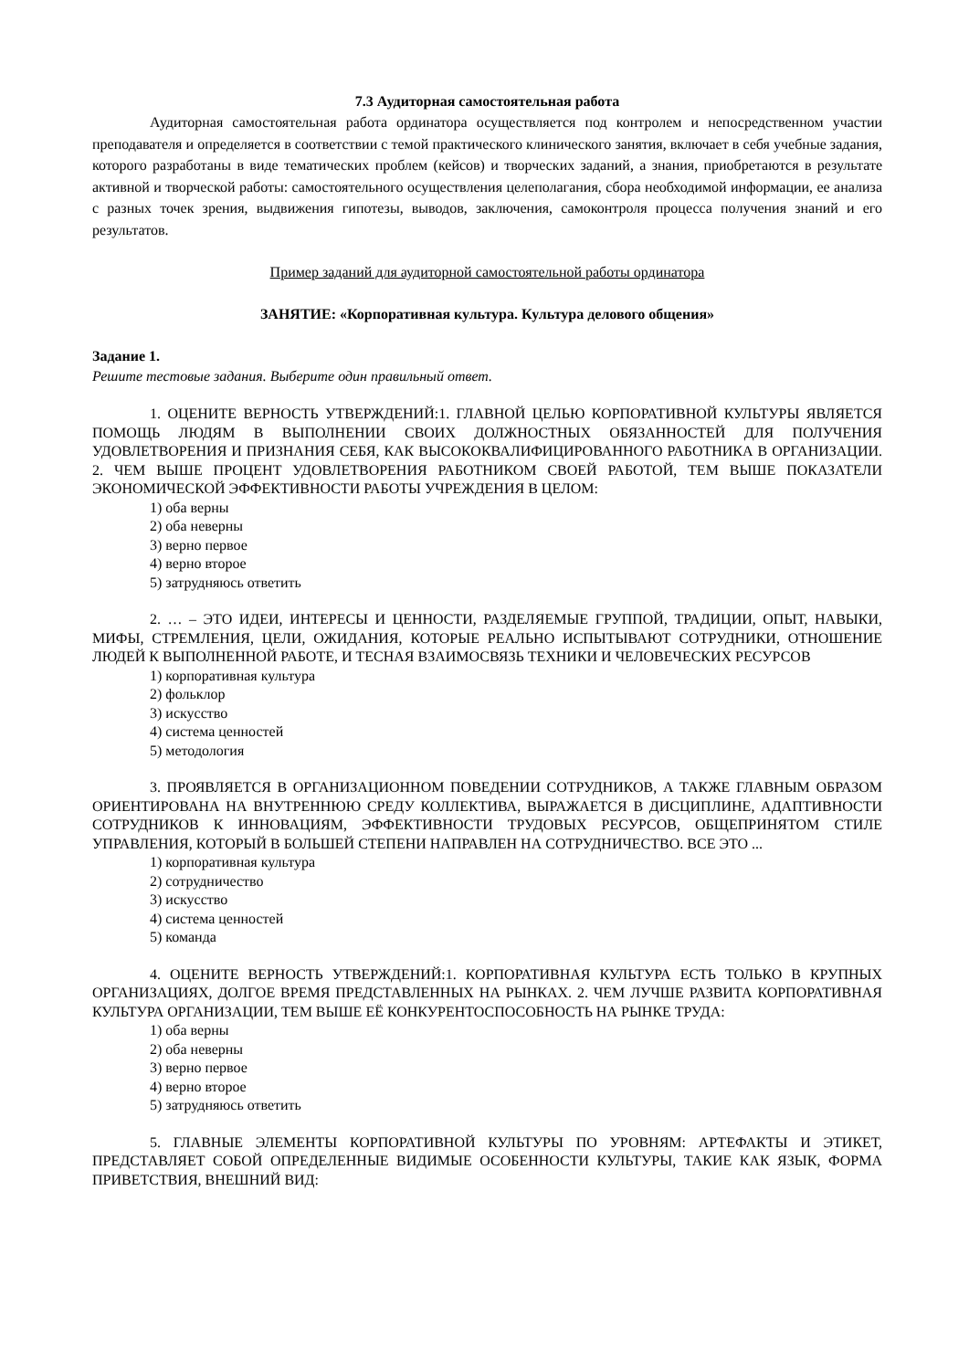7.3 Аудиторная самостоятельная работа
Аудиторная самостоятельная работа ординатора осуществляется под контролем и непосредственном участии преподавателя и определяется в соответствии с темой практического клинического занятия, включает в себя учебные задания, которого разработаны в виде тематических проблем (кейсов) и творческих заданий, а знания, приобретаются в результате активной и творческой работы: самостоятельного осуществления целеполагания, сбора необходимой информации, ее анализа с разных точек зрения, выдвижения гипотезы, выводов, заключения, самоконтроля процесса получения знаний и его результатов.
Пример заданий для аудиторной самостоятельной работы ординатора
ЗАНЯТИЕ: «Корпоративная культура. Культура делового общения»
Задание 1.
Решите тестовые задания. Выберите один правильный ответ.
1. ОЦЕНИТЕ ВЕРНОСТЬ УТВЕРЖДЕНИЙ:1. ГЛАВНОЙ ЦЕЛЬЮ КОРПОРАТИВНОЙ КУЛЬТУРЫ ЯВЛЯЕТСЯ ПОМОЩЬ ЛЮДЯМ В ВЫПОЛНЕНИИ СВОИХ ДОЛЖНОСТНЫХ ОБЯЗАННОСТЕЙ ДЛЯ ПОЛУЧЕНИЯ УДОВЛЕТВОРЕНИЯ И ПРИЗНАНИЯ СЕБЯ, КАК ВЫСОКОКВАЛИФИЦИРОВАННОГО РАБОТНИКА В ОРГАНИЗАЦИИ. 2. ЧЕМ ВЫШЕ ПРОЦЕНТ УДОВЛЕТВОРЕНИЯ РАБОТНИКОМ СВОЕЙ РАБОТОЙ, ТЕМ ВЫШЕ ПОКАЗАТЕЛИ ЭКОНОМИЧЕСКОЙ ЭФФЕКТИВНОСТИ РАБОТЫ УЧРЕЖДЕНИЯ В ЦЕЛОМ:
1) оба верны
2) оба неверны
3) верно первое
4) верно второе
5) затрудняюсь ответить
2. … – ЭТО ИДЕИ, ИНТЕРЕСЫ И ЦЕННОСТИ, РАЗДЕЛЯЕМЫЕ ГРУППОЙ, ТРАДИЦИИ, ОПЫТ, НАВЫКИ, МИФЫ, СТРЕМЛЕНИЯ, ЦЕЛИ, ОЖИДАНИЯ, КОТОРЫЕ РЕАЛЬНО ИСПЫТЫВАЮТ СОТРУДНИКИ, ОТНОШЕНИЕ ЛЮДЕЙ К ВЫПОЛНЕННОЙ РАБОТЕ, И ТЕСНАЯ ВЗАИМОСВЯЗЬ ТЕХНИКИ И ЧЕЛОВЕЧЕСКИХ РЕСУРСОВ
1) корпоративная культура
2) фольклор
3) искусство
4) система ценностей
5) методология
3. ПРОЯВЛЯЕТСЯ В ОРГАНИЗАЦИОННОМ ПОВЕДЕНИИ СОТРУДНИКОВ, А ТАКЖЕ ГЛАВНЫМ ОБРАЗОМ ОРИЕНТИРОВАНА НА ВНУТРЕННЮЮ СРЕДУ КОЛЛЕКТИВА, ВЫРАЖАЕТСЯ В ДИСЦИПЛИНЕ, АДАПТИВНОСТИ СОТРУДНИКОВ К ИННОВАЦИЯМ, ЭФФЕКТИВНОСТИ ТРУДОВЫХ РЕСУРСОВ, ОБЩЕПРИНЯТОМ СТИЛЕ УПРАВЛЕНИЯ, КОТОРЫЙ В БОЛЬШЕЙ СТЕПЕНИ НАПРАВЛЕН НА СОТРУДНИЧЕСТВО. ВСЕ ЭТО ...
1) корпоративная культура
2) сотрудничество
3) искусство
4) система ценностей
5) команда
4. ОЦЕНИТЕ ВЕРНОСТЬ УТВЕРЖДЕНИЙ:1. КОРПОРАТИВНАЯ КУЛЬТУРА ЕСТЬ ТОЛЬКО В КРУПНЫХ ОРГАНИЗАЦИЯХ, ДОЛГОЕ ВРЕМЯ ПРЕДСТАВЛЕННЫХ НА РЫНКАХ. 2. ЧЕМ ЛУЧШЕ РАЗВИТА КОРПОРАТИВНАЯ КУЛЬТУРА ОРГАНИЗАЦИИ, ТЕМ ВЫШЕ ЕЁ КОНКУРЕНТОСПОСОБНОСТЬ НА РЫНКЕ ТРУДА:
1) оба верны
2) оба неверны
3) верно первое
4) верно второе
5) затрудняюсь ответить
5. ГЛАВНЫЕ ЭЛЕМЕНТЫ КОРПОРАТИВНОЙ КУЛЬТУРЫ ПО УРОВНЯМ: АРТЕФАКТЫ И ЭТИКЕТ, ПРЕДСТАВЛЯЕТ СОБОЙ ОПРЕДЕЛЕННЫЕ ВИДИМЫЕ ОСОБЕННОСТИ КУЛЬТУРЫ, ТАКИЕ КАК ЯЗЫК, ФОРМА ПРИВЕТСТВИЯ, ВНЕШНИЙ ВИД: